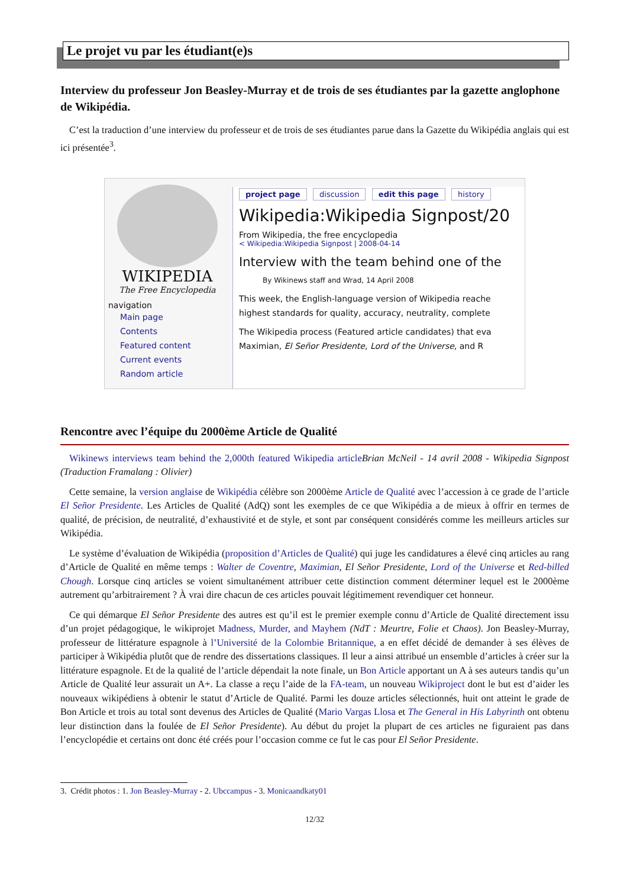Le projet vu par les étudiant(e)s
Interview du professeur Jon Beasley-Murray et de trois de ses étudiantes par la gazette anglophone de Wikipédia.
C’est la traduction d’une interview du professeur et de trois de ses étudiantes parue dans la Gazette du Wikipédia anglais qui est ici présentée<sup>3</sup>.
WIKIPEDIA
The Free Encyclopedia
navigation
Main page
Contents
Featured content
Current events
Random article
project page discussion edit this page history
Wikipedia:Wikipedia Signpost/20
From Wikipedia, the free encyclopedia
< Wikipedia:Wikipedia Signpost | 2008-04-14
Interview with the team behind one of the
By Wikinews staff and Wrad, 14 April 2008
This week, the English-language version of Wikipedia reache
highest standards for quality, accuracy, neutrality, complete
The Wikipedia process (Featured article candidates) that eva
Maximian, El Señor Presidente, Lord of the Universe, and R
Rencontre avec l’équipe du 2000ème Article de Qualité
Wikinews interviews team behind the 2,000th featured Wikipedia article Brian McNeil - 14 avril 2008 - Wikipedia Signpost (Traduction Framalang : Olivier)
Cette semaine, la version anglaise de Wikipédia célèbre son 2000ème Article de Qualité avec l’accession à ce grade de l’article El Señor Presidente. Les Articles de Qualité (AdQ) sont les exemples de ce que Wikipédia a de mieux à offrir en termes de qualité, de précision, de neutralité, d’exhaustivité et de style, et sont par conséquent considérés comme les meilleurs articles sur Wikipédia.
Le système d’évaluation de Wikipédia (proposition d’Articles de Qualité) qui juge les candidatures a élevé cinq articles au rang d’Article de Qualité en même temps : Walter de Coventre, Maximian, El Señor Presidente, Lord of the Universe et Red-billed Chough. Lorsque cinq articles se voient simultanément attribuer cette distinction comment déterminer lequel est le 2000ème autrement qu’arbitrairement ? À vrai dire chacun de ces articles pouvait légitimement revendiquer cet honneur.
Ce qui démarque El Señor Presidente des autres est qu’il est le premier exemple connu d’Article de Qualité directement issu d’un projet pédagogique, le wikiprojet Madness, Murder, and Mayhem (NdT : Meurtre, Folie et Chaos). Jon Beasley-Murray, professeur de littérature espagnole à l’Université de la Colombie Britannique, a en effet décidé de demander à ses élèves de participer à Wikipédia plutôt que de rendre des dissertations classiques. Il leur a ainsi attribué un ensemble d’articles à créer sur la littérature espagnole. Et de la qualité de l’article dépendait la note finale, un Bon Article apportant un A à ses auteurs tandis qu’un Article de Qualité leur assurait un A+. La classe a reçu l’aide de la FA-team, un nouveau Wikiproject dont le but est d’aider les nouveaux wikipédiens à obtenir le statut d’Article de Qualité. Parmi les douze articles sélectionnés, huit ont atteint le grade de Bon Article et trois au total sont devenus des Articles de Qualité (Mario Vargas Llosa et The General in His Labyrinth ont obtenu leur distinction dans la foulée de El Señor Presidente). Au début du projet la plupart de ces articles ne figuraient pas dans l’encyclopédie et certains ont donc été créés pour l’occasion comme ce fut le cas pour El Señor Presidente.
3. Crédit photos : 1. Jon Beasley-Murray - 2. Ubccampus - 3. Monicaandkaty01
12/32